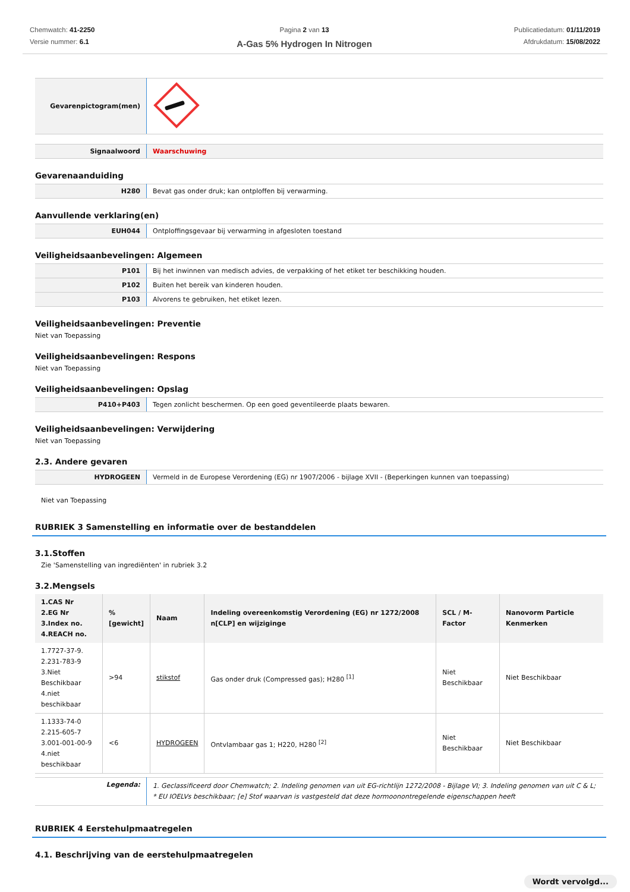Chemwatch: 41-2250
Versie nummer: 6.1
Pagina 2 van 13
A-Gas 5% Hydrogen In Nitrogen
Publicatiedatum: 01/11/2019
Afdrukdatum: 15/08/2022
| Gevarenpictogram(men) | |
| Signaalwoord | Waarschuwing |
Gevarenaanduiding
| H280 | Bevat gas onder druk; kan ontploffen bij verwarming. |
Aanvullende verklaring(en)
| EUH044 | Ontploffingsgevaar bij verwarming in afgesloten toestand |
Veiligheidsaanbevelingen: Algemeen
| P101 | Bij het inwinnen van medisch advies, de verpakking of het etiket ter beschikking houden. |
| P102 | Buiten het bereik van kinderen houden. |
| P103 | Alvorens te gebruiken, het etiket lezen. |
Veiligheidsaanbevelingen: Preventie
Niet van Toepassing
Veiligheidsaanbevelingen: Respons
Niet van Toepassing
Veiligheidsaanbevelingen: Opslag
| P410+P403 | Tegen zonlicht beschermen. Op een goed geventileerde plaats bewaren. |
Veiligheidsaanbevelingen: Verwijdering
Niet van Toepassing
2.3. Andere gevaren
| HYDROGEEN | Vermeld in de Europese Verordening (EG) nr 1907/2006 - bijlage XVII - (Beperkingen kunnen van toepassing) |
Niet van Toepassing
RUBRIEK 3 Samenstelling en informatie over de bestanddelen
3.1.Stoffen
Zie 'Samenstelling van ingrediënten' in rubriek 3.2
3.2.Mengsels
| 1.CAS Nr 2.EG Nr 3.Index no. 4.REACH no. | % [gewicht] | Naam | Indeling overeenkomstig Verordening (EG) nr 1272/2008 n[CLP] en wijziginge | SCL / M-Factor | Nanovorm Particle Kenmerken |
| --- | --- | --- | --- | --- | --- |
| 1.7727-37-9. 2.231-783-9 3.Niet Beschikbaar 4.niet beschikbaar | >94 | stikstof | Gas onder druk (Compressed gas); H280 <sup>[1]</sup> | Niet Beschikbaar | Niet Beschikbaar |
| 1.1333-74-0 2.215-605-7 3.001-001-00-9 4.niet beschikbaar | <6 | HYDROGEEN | Ontvlambaar gas 1; H220, H280 <sup>[2]</sup> | Niet Beschikbaar | Niet Beschikbaar |
| Legenda: | 1. Geclassificeerd door Chemwatch; 2. Indeling genomen van uit EG-richtlijn 1272/2008 - Bijlage VI; 3. Indeling genomen van uit C & L; * EU IOELVs beschikbaar; [e] Stof waarvan is vastgesteld dat deze hormoonontregelende eigenschappen heeft |
RUBRIEK 4 Eerstehulpmaatregelen
4.1. Beschrijving van de eerstehulpmaatregelen
Wordt vervolgd...